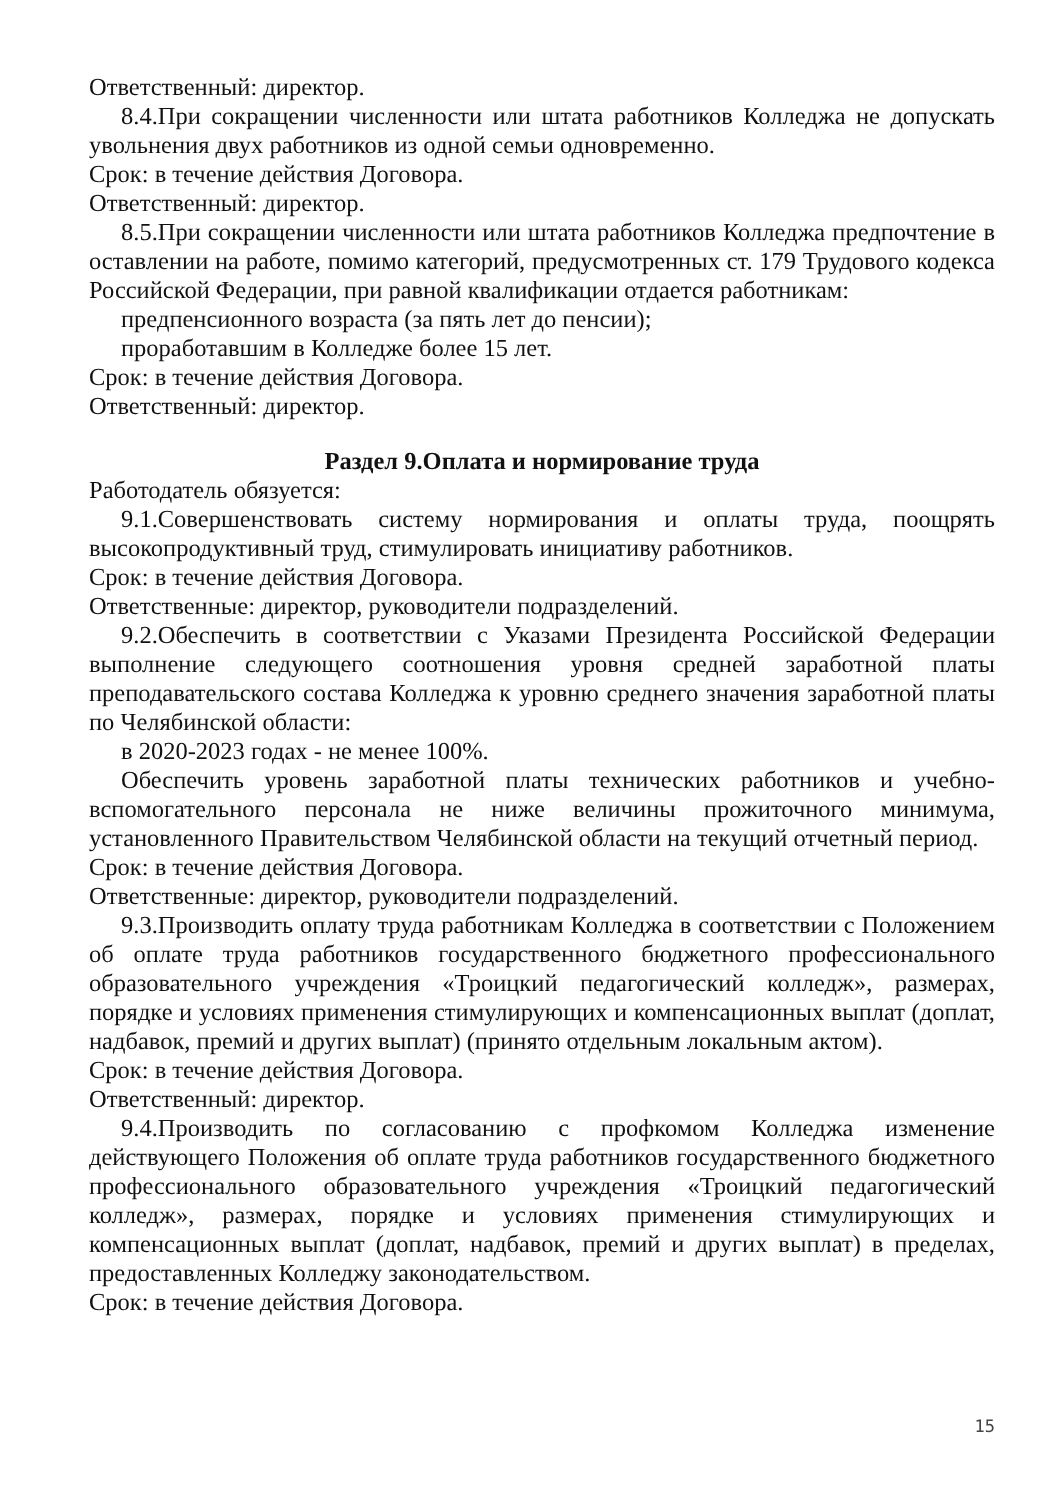Ответственный: директор.
8.4.При сокращении численности или штата работников Колледжа не допускать увольнения двух работников из одной семьи одновременно.
Срок: в течение действия Договора.
Ответственный: директор.
8.5.При сокращении численности или штата работников Колледжа предпочтение в оставлении на работе, помимо категорий, предусмотренных ст. 179 Трудового кодекса Российской Федерации, при равной квалификации отдается работникам:
предпенсионного возраста (за пять лет до пенсии);
проработавшим в Колледже более 15 лет.
Срок: в течение действия Договора.
Ответственный: директор.
Раздел 9.Оплата и нормирование труда
Работодатель обязуется:
9.1.Совершенствовать систему нормирования и оплаты труда, поощрять высокопродуктивный труд, стимулировать инициативу работников.
Срок: в течение действия Договора.
Ответственные: директор, руководители подразделений.
9.2.Обеспечить в соответствии с Указами Президента Российской Федерации выполнение следующего соотношения уровня средней заработной платы преподавательского состава Колледжа к уровню среднего значения заработной платы по Челябинской области:
в 2020-2023 годах - не менее 100%.
Обеспечить уровень заработной платы технических работников и учебно-вспомогательного персонала не ниже величины прожиточного минимума, установленного Правительством Челябинской области на текущий отчетный период.
Срок: в течение действия Договора.
Ответственные: директор, руководители подразделений.
9.3.Производить оплату труда работникам Колледжа в соответствии с Положением об оплате труда работников государственного бюджетного профессионального образовательного учреждения «Троицкий педагогический колледж», размерах, порядке и условиях применения стимулирующих и компенсационных выплат (доплат, надбавок, премий и других выплат) (принято отдельным локальным актом).
Срок: в течение действия Договора.
Ответственный: директор.
9.4.Производить по согласованию с профкомом Колледжа изменение действующего Положения об оплате труда работников государственного бюджетного профессионального образовательного учреждения «Троицкий педагогический колледж», размерах, порядке и условиях применения стимулирующих и компенсационных выплат (доплат, надбавок, премий и других выплат) в пределах, предоставленных Колледжу законодательством.
Срок: в течение действия Договора.
15